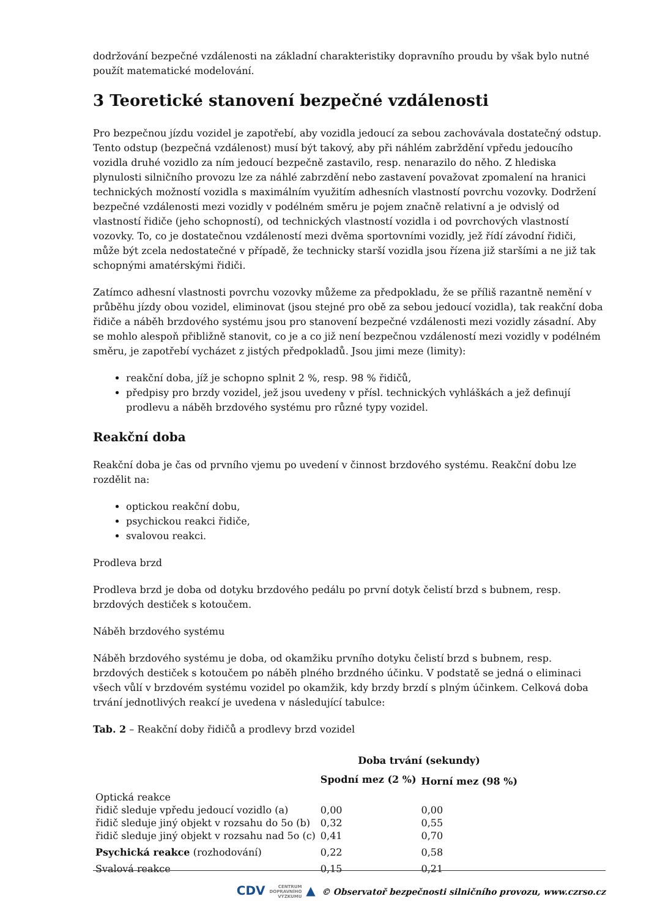dodržování bezpečné vzdálenosti na základní charakteristiky dopravního proudu by však bylo nutné použít matematické modelování.
3 Teoretické stanovení bezpečné vzdálenosti
Pro bezpečnou jízdu vozidel je zapotřebí, aby vozidla jedoucí za sebou zachovávala dostatečný odstup. Tento odstup (bezpečná vzdálenost) musí být takový, aby při náhlém zabrždění vpředu jedoucího vozidla druhé vozidlo za ním jedoucí bezpečně zastavilo, resp. nenarazilo do něho. Z hlediska plynulosti silničního provozu lze za náhlé zabrzdění nebo zastavení považovat zpomalení na hranici technických možností vozidla s maximálním využitím adhesních vlastností povrchu vozovky. Dodržení bezpečné vzdálenosti mezi vozidly v podélném směru je pojem značně relativní a je odvislý od vlastností řidiče (jeho schopností), od technických vlastností vozidla i od povrchových vlastností vozovky. To, co je dostatečnou vzdáleností mezi dvěma sportovními vozidly, jež řídí závodní řidiči, může být zcela nedostatečné v případě, že technicky starší vozidla jsou řízena již staršími a ne již tak schopnými amatérskými řidiči.
Zatímco adhesní vlastnosti povrchu vozovky můžeme za předpokladu, že se příliš razantně nemění v průběhu jízdy obou vozidel, eliminovat (jsou stejné pro obě za sebou jedoucí vozidla), tak reakční doba řidiče a náběh brzdového systému jsou pro stanovení bezpečné vzdálenosti mezi vozidly zásadní. Aby se mohlo alespoň přibližně stanovit, co je a co již není bezpečnou vzdáleností mezi vozidly v podélném směru, je zapotřebí vycházet z jistých předpokladů. Jsou jimi meze (limity):
reakční doba, jíž je schopno splnit 2 %, resp. 98 % řidičů,
předpisy pro brzdy vozidel, jež jsou uvedeny v přísl. technických vyhláškách a jež definují prodlevu a náběh brzdového systému pro různé typy vozidel.
Reakční doba
Reakční doba je čas od prvního vjemu po uvedení v činnost brzdového systému. Reakční dobu lze rozdělit na:
optickou reakční dobu,
psychickou reakci řidiče,
svalovou reakci.
Prodleva brzd
Prodleva brzd je doba od dotyku brzdového pedálu po první dotyk čelistí brzd s bubnem, resp. brzdových destiček s kotoučem.
Náběh brzdového systému
Náběh brzdového systému je doba, od okamžiku prvního dotyku čelistí brzd s bubnem, resp. brzdových destiček s kotoučem po náběh plného brzdného účinku. V podstatě se jedná o eliminaci všech vůlí v brzdovém systému vozidel po okamžik, kdy brzdy brzdí s plným účinkem. Celková doba trvání jednotlivých reakcí je uvedena v následující tabulce:
Tab. 2 – Reakční doby řidičů a prodlevy brzd vozidel
| | Doba trvání (sekundy) | |
| --- | --- | --- |
| | Spodní mez (2 %) | Horní mez (98 %) |
| Optická reakce | | |
| řidič sleduje vpředu jedoucí vozidlo (a) | 0,00 | 0,00 |
| řidič sleduje jiný objekt v rozsahu do 5o (b) | 0,32 | 0,55 |
| řidič sleduje jiný objekt v rozsahu nad 5o (c) | 0,41 | 0,70 |
| Psychická reakce (rozhodování) | 0,22 | 0,58 |
| Svalová reakce | 0,15 | 0,21 |
CDV CENTRUM
DOPRAVNÍHO
VÝZKUMU ▲ © Observatoř bezpečnosti silničního provozu, www.czrso.cz